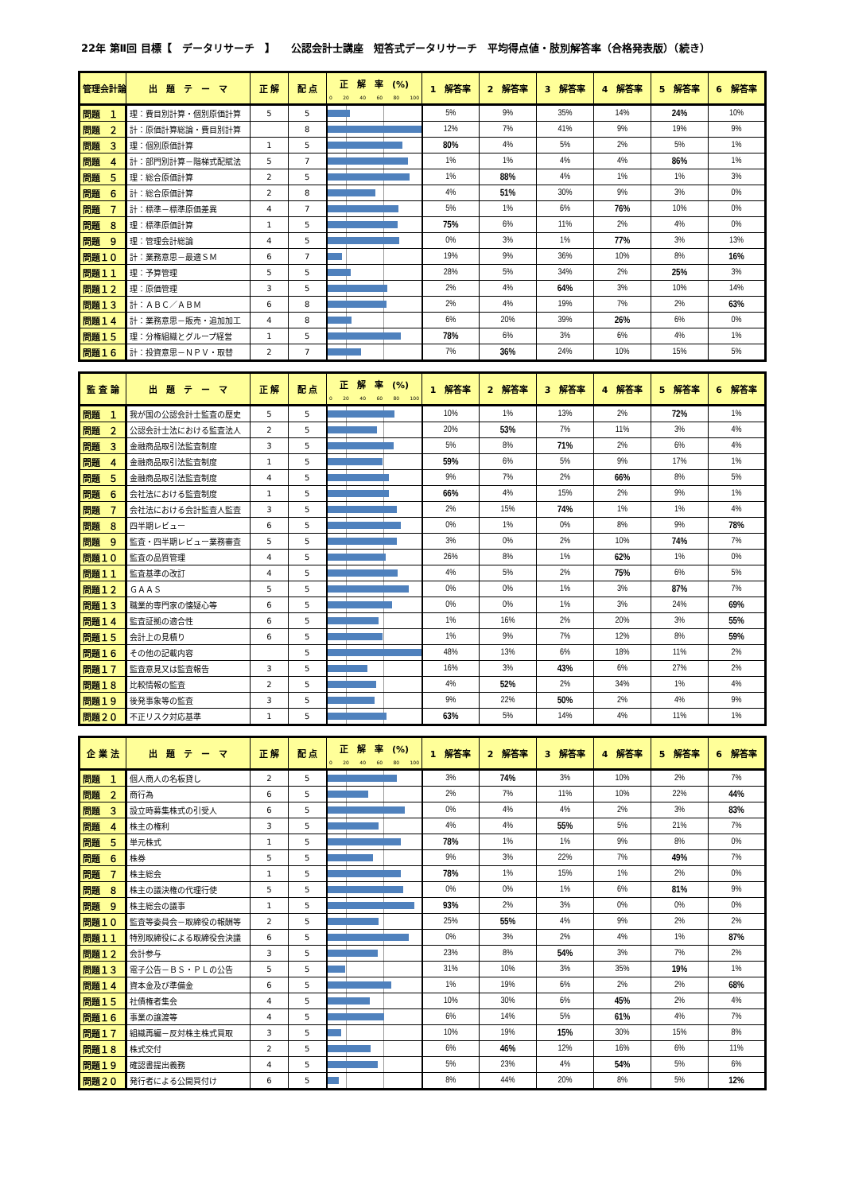22年 第Ⅱ回 目標【　データリサーチ　】　　公認会計士講座　短答式データリサーチ　平均得点値・肢別解答率（合格発表版）（続き）
| 管理会計論 | 出 題 テ ー マ | 正 解 | 配 点 | 正 解 率 (%) 0 20 40 60 80 100 | 1 解答率 | 2 解答率 | 3 解答率 | 4 解答率 | 5 解答率 | 6 解答率 |
| --- | --- | --- | --- | --- | --- | --- | --- | --- | --- | --- |
| 問題 １ | 理：費目別計算・個別原価計算 | 5 | 5 | | 5% | 9% | 35% | 14% | 24% | 10% |
| 問題 ２ | 計：原価計算総論・費目別計算 | | 8 | | 12% | 7% | 41% | 9% | 19% | 9% |
| 問題 ３ | 理：個別原価計算 | 1 | 5 | | 80% | 4% | 5% | 2% | 5% | 1% |
| 問題 ４ | 計：部門別計算－階梯式配賦法 | 5 | 7 | | 1% | 1% | 4% | 4% | 86% | 1% |
| 問題 ５ | 理：総合原価計算 | 2 | 5 | | 1% | 88% | 4% | 1% | 1% | 3% |
| 問題 ６ | 計：総合原価計算 | 2 | 8 | | 4% | 51% | 30% | 9% | 3% | 0% |
| 問題 ７ | 計：標準－標準原価差異 | 4 | 7 | | 5% | 1% | 6% | 76% | 10% | 0% |
| 問題 ８ | 理：標準原価計算 | 1 | 5 | | 75% | 6% | 11% | 2% | 4% | 0% |
| 問題 ９ | 理：管理会計総論 | 4 | 5 | | 0% | 3% | 1% | 77% | 3% | 13% |
| 問題１０ | 計：業務意思－最適ＳＭ | 6 | 7 | | 19% | 9% | 36% | 10% | 8% | 16% |
| 問題１１ | 理：予算管理 | 5 | 5 | | 28% | 5% | 34% | 2% | 25% | 3% |
| 問題１２ | 理：原価管理 | 3 | 5 | | 2% | 4% | 64% | 3% | 10% | 14% |
| 問題１３ | 計：ＡＢＣ／ＡＢＭ | 6 | 8 | | 2% | 4% | 19% | 7% | 2% | 63% |
| 問題１４ | 計：業務意思－販売・追加加工 | 4 | 8 | | 6% | 20% | 39% | 26% | 6% | 0% |
| 問題１５ | 理：分権組織とグループ経営 | 1 | 5 | | 78% | 6% | 3% | 6% | 4% | 1% |
| 問題１６ | 計：投資意思－ＮＰＶ・取替 | 2 | 7 | | 7% | 36% | 24% | 10% | 15% | 5% |
| 監 査 論 | 出 題 テ ー マ | 正 解 | 配 点 | 正 解 率 (%) 0 20 40 60 80 100 | 1 解答率 | 2 解答率 | 3 解答率 | 4 解答率 | 5 解答率 | 6 解答率 |
| --- | --- | --- | --- | --- | --- | --- | --- | --- | --- | --- |
| 問題 １ | 我が国の公認会計士監査の歴史 | 5 | 5 | | 10% | 1% | 13% | 2% | 72% | 1% |
| 問題 ２ | 公認会計士法における監査法人 | 2 | 5 | | 20% | 53% | 7% | 11% | 3% | 4% |
| 問題 ３ | 金融商品取引法監査制度 | 3 | 5 | | 5% | 8% | 71% | 2% | 6% | 4% |
| 問題 ４ | 金融商品取引法監査制度 | 1 | 5 | | 59% | 6% | 5% | 9% | 17% | 1% |
| 問題 ５ | 金融商品取引法監査制度 | 4 | 5 | | 9% | 7% | 2% | 66% | 8% | 5% |
| 問題 ６ | 会社法における監査制度 | 1 | 5 | | 66% | 4% | 15% | 2% | 9% | 1% |
| 問題 ７ | 会社法における会計監査人監査 | 3 | 5 | | 2% | 15% | 74% | 1% | 1% | 4% |
| 問題 ８ | 四半期レビュー | 6 | 5 | | 0% | 1% | 0% | 8% | 9% | 78% |
| 問題 ９ | 監査・四半期レビュー業務審査 | 5 | 5 | | 3% | 0% | 2% | 10% | 74% | 7% |
| 問題１０ | 監査の品質管理 | 4 | 5 | | 26% | 8% | 1% | 62% | 1% | 0% |
| 問題１１ | 監査基準の改訂 | 4 | 5 | | 4% | 5% | 2% | 75% | 6% | 5% |
| 問題１２ | ＧＡＡＳ | 5 | 5 | | 0% | 0% | 1% | 3% | 87% | 7% |
| 問題１３ | 職業的専門家の懐疑心等 | 6 | 5 | | 0% | 0% | 1% | 3% | 24% | 69% |
| 問題１４ | 監査証拠の適合性 | 6 | 5 | | 1% | 16% | 2% | 20% | 3% | 55% |
| 問題１５ | 会計上の見積り | 6 | 5 | | 1% | 9% | 7% | 12% | 8% | 59% |
| 問題１６ | その他の記載内容 | | 5 | | 48% | 13% | 6% | 18% | 11% | 2% |
| 問題１７ | 監査意見又は監査報告 | 3 | 5 | | 16% | 3% | 43% | 6% | 27% | 2% |
| 問題１８ | 比較情報の監査 | 2 | 5 | | 4% | 52% | 2% | 34% | 1% | 4% |
| 問題１９ | 後発事象等の監査 | 3 | 5 | | 9% | 22% | 50% | 2% | 4% | 9% |
| 問題２０ | 不正リスク対応基準 | 1 | 5 | | 63% | 5% | 14% | 4% | 11% | 1% |
| 企 業 法 | 出 題 テ ー マ | 正 解 | 配 点 | 正 解 率 (%) 0 20 40 60 80 100 | 1 解答率 | 2 解答率 | 3 解答率 | 4 解答率 | 5 解答率 | 6 解答率 |
| --- | --- | --- | --- | --- | --- | --- | --- | --- | --- | --- |
| 問題 １ | 個人商人の名板貸し | 2 | 5 | | 3% | 74% | 3% | 10% | 2% | 7% |
| 問題 ２ | 商行為 | 6 | 5 | | 2% | 7% | 11% | 10% | 22% | 44% |
| 問題 ３ | 設立時募集株式の引受人 | 6 | 5 | | 0% | 4% | 4% | 2% | 3% | 83% |
| 問題 ４ | 株主の権利 | 3 | 5 | | 4% | 4% | 55% | 5% | 21% | 7% |
| 問題 ５ | 単元株式 | 1 | 5 | | 78% | 1% | 1% | 9% | 8% | 0% |
| 問題 ６ | 株券 | 5 | 5 | | 9% | 3% | 22% | 7% | 49% | 7% |
| 問題 ７ | 株主総会 | 1 | 5 | | 78% | 1% | 15% | 1% | 2% | 0% |
| 問題 ８ | 株主の議決権の代理行使 | 5 | 5 | | 0% | 0% | 1% | 6% | 81% | 9% |
| 問題 ９ | 株主総会の議事 | 1 | 5 | | 93% | 2% | 3% | 0% | 0% | 0% |
| 問題１０ | 監査等委員会－取締役の報酬等 | 2 | 5 | | 25% | 55% | 4% | 9% | 2% | 2% |
| 問題１１ | 特別取締役による取締役会決議 | 6 | 5 | | 0% | 3% | 2% | 4% | 1% | 87% |
| 問題１２ | 会計参与 | 3 | 5 | | 23% | 8% | 54% | 3% | 7% | 2% |
| 問題１３ | 電子公告－ＢＳ・ＰＬの公告 | 5 | 5 | | 31% | 10% | 3% | 35% | 19% | 1% |
| 問題１４ | 資本金及び準備金 | 6 | 5 | | 1% | 19% | 6% | 2% | 2% | 68% |
| 問題１５ | 社債権者集会 | 4 | 5 | | 10% | 30% | 6% | 45% | 2% | 4% |
| 問題１６ | 事業の譲渡等 | 4 | 5 | | 6% | 14% | 5% | 61% | 4% | 7% |
| 問題１７ | 組織再編－反対株主株式買取 | 3 | 5 | | 10% | 19% | 15% | 30% | 15% | 8% |
| 問題１８ | 株式交付 | 2 | 5 | | 6% | 46% | 12% | 16% | 6% | 11% |
| 問題１９ | 確認書提出義務 | 4 | 5 | | 5% | 23% | 4% | 54% | 5% | 6% |
| 問題２０ | 発行者による公開買付け | 6 | 5 | | 8% | 44% | 20% | 8% | 5% | 12% |